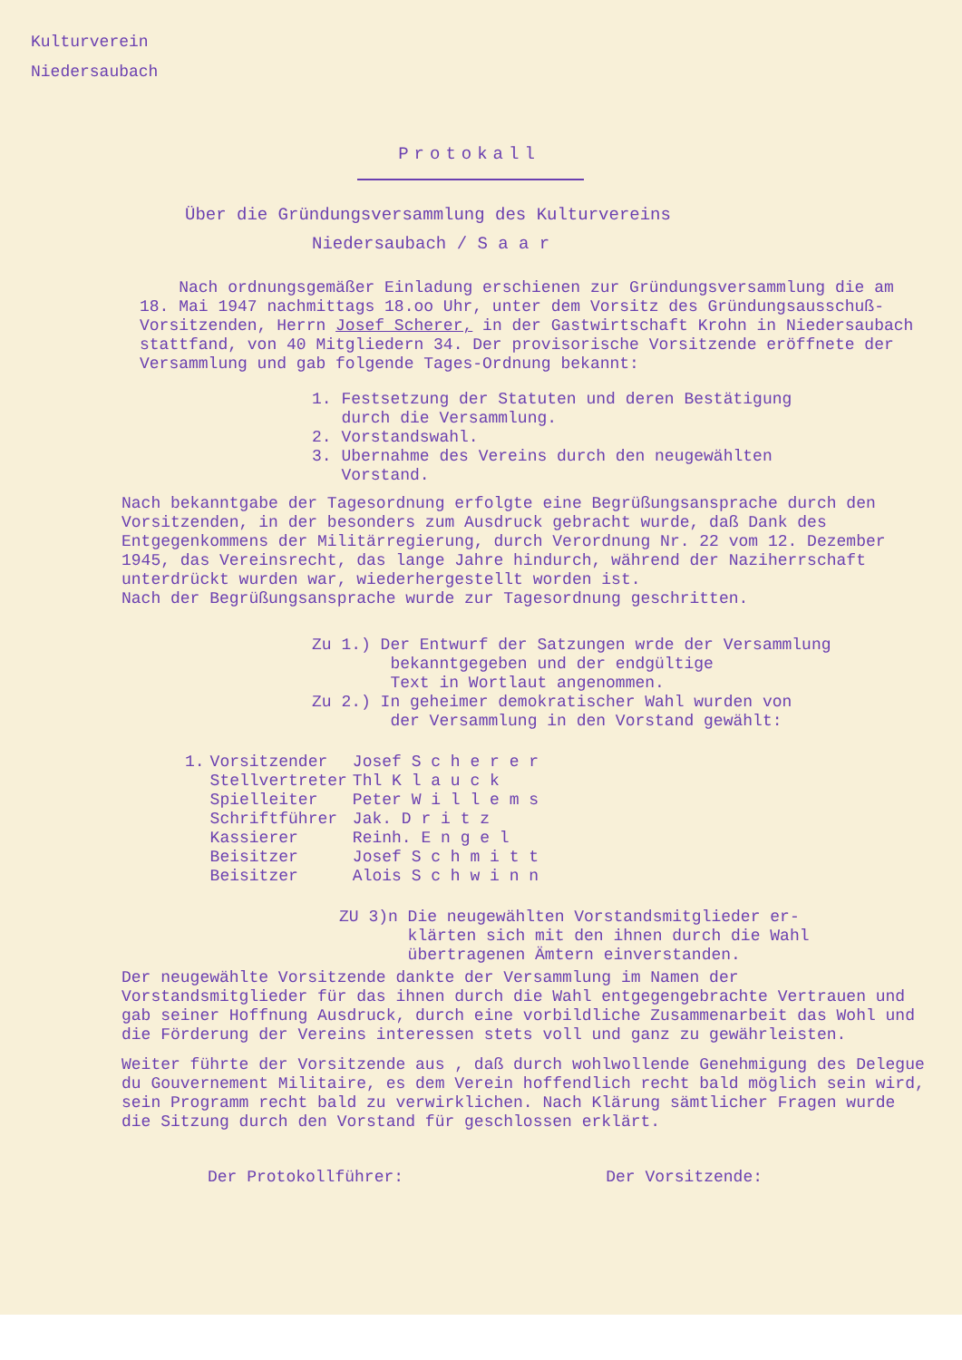Kulturverein
Niedersaubach
Protokall
Über die Gründungsversammlung des Kulturvereins
Niedersaubach / S a a r
Nach ordnungsgemäßer Einladung erschienen zur Gründungsversammlung die am 18. Mai 1947 nachmittags 18.oo Uhr, unter dem Vorsitz des Gründungsausschuß-Vorsitzenden, Herrn Josef Scherer, in der Gastwirtschaft Krohn in Niedersaubach stattfand, von 40 Mitgliedern 34. Der provisorische Vorsitzende eröffnete der Versammlung und gab folgende Tages-Ordnung bekannt:
1. Festsetzung der Statuten und deren Bestätigung
durch die Versammlung.
2. Vorstandswahl.
3. Ubernahme des Vereins durch den neugewählten
Vorstand.
Nach bekanntgabe der Tagesordnung erfolgte eine Begrüßungsansprache durch den Vorsitzenden, in der besonders zum Ausdruck gebracht wurde, daß Dank des Entgegenkommens der Militärregierung, durch Verordnung Nr. 22 vom 12. Dezember 1945, das Vereinsrecht, das lange Jahre hindurch, während der Naziherrschaft unterdrückt wurden war, wiederhergestellt worden ist.
Nach der Begrüßungsansprache wurde zur Tagesordnung geschritten.
Zu 1.) Der Entwurf der Satzungen wrde der Versammlung
bekanntgegeben und der endgültige
Text in Wortlaut angenommen.
Zu 2.) In geheimer demokratischer Wahl wurden von
der Versammlung in den Vorstand gewählt:
| 1. | Vorsitzender | Josef S c h e r e r |
| | Stellvertreter | Thl K l a u c k |
| | Spielleiter | Peter W i l l e m s |
| | Schriftführer | Jak. D r i t z |
| | Kassierer | Reinh. E n g e l |
| | Beisitzer | Josef S c h m i t t |
| | Beisitzer | Alois S c h w i n n |
ZU 3)n Die neugewählten Vorstandsmitglieder er-
klärten sich mit den ihnen durch die Wahl
übertragenen Ämtern einverstanden.
Der neugewählte Vorsitzende dankte der Versammlung im Namen der Vorstandsmitglieder für das ihnen durch die Wahl entgegengebrachte Vertrauen und gab seiner Hoffnung Ausdruck, durch eine vorbildliche Zusammenarbeit das Wohl und die Förderung der Vereins interessen stets voll und ganz zu gewährleisten.
Weiter führte der Vorsitzende aus , daß durch wohlwollende Genehmigung des Delegue du Gouvernement Militaire, es dem Verein hoffendlich recht bald möglich sein wird, sein Programm recht bald zu verwirklichen. Nach Klärung sämtlicher Fragen wurde die Sitzung durch den Vorstand für geschlossen erklärt.
Der Protokollführer: Der Vorsitzende: